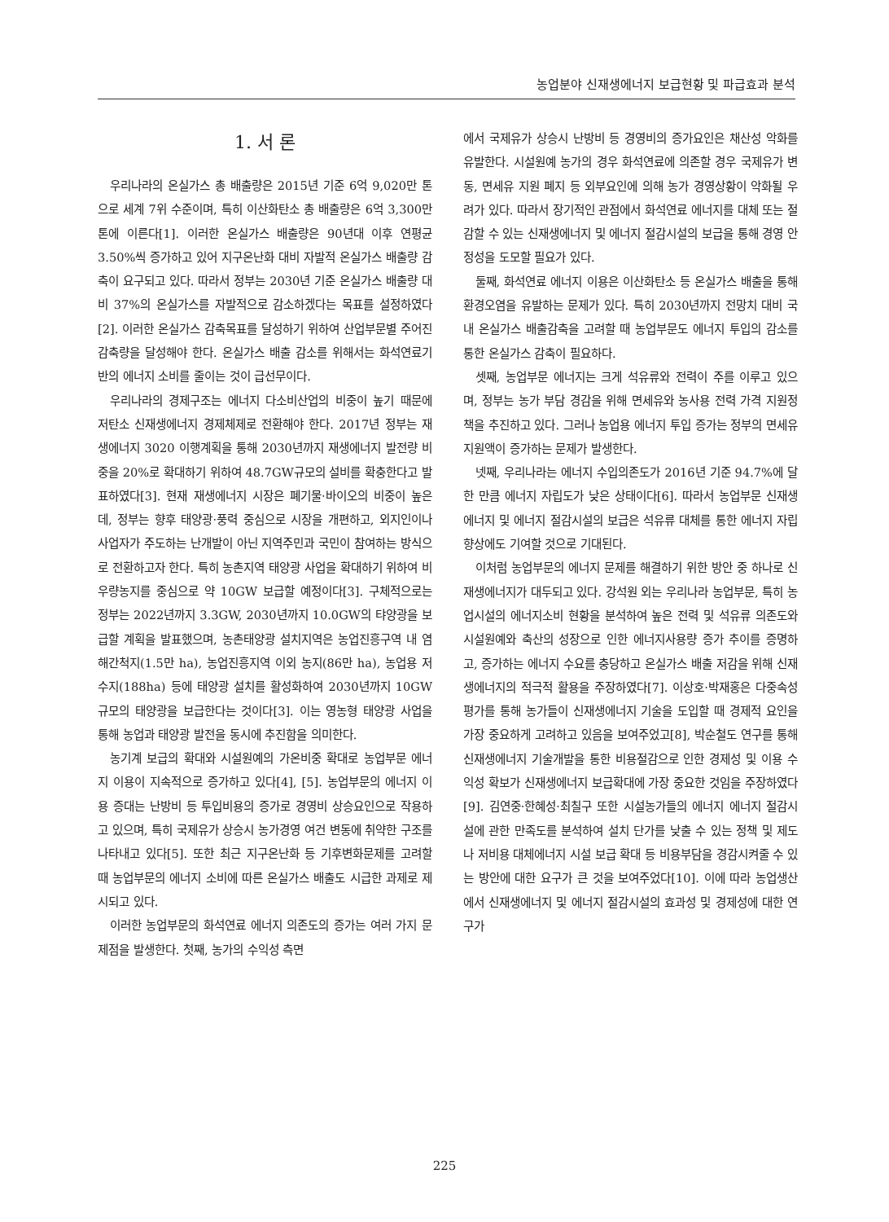농업분야 신재생에너지 보급현황 및 파급효과 분석
1. 서 론
우리나라의 온실가스 총 배출량은 2015년 기준 6억 9,020만 톤으로 세계 7위 수준이며, 특히 이산화탄소 총 배출량은 6억 3,300만 톤에 이른다[1]. 이러한 온실가스 배출량은 90년대 이후 연평균 3.50%씩 증가하고 있어 지구온난화 대비 자발적 온실가스 배출량 감축이 요구되고 있다. 따라서 정부는 2030년 기준 온실가스 배출량 대비 37%의 온실가스를 자발적으로 감소하겠다는 목표를 설정하였다[2]. 이러한 온실가스 감축목표를 달성하기 위하여 산업부문별 주어진 감축량을 달성해야 한다. 온실가스 배출 감소를 위해서는 화석연료기반의 에너지 소비를 줄이는 것이 급선무이다.
우리나라의 경제구조는 에너지 다소비산업의 비중이 높기 때문에 저탄소 신재생에너지 경제체제로 전환해야 한다. 2017년 정부는 재생에너지 3020 이행계획을 통해 2030년까지 재생에너지 발전량 비중을 20%로 확대하기 위하여 48.7GW규모의 설비를 확충한다고 발표하였다[3]. 현재 재생에너지 시장은 폐기물·바이오의 비중이 높은데, 정부는 향후 태양광·풍력 중심으로 시장을 개편하고, 외지인이나 사업자가 주도하는 난개발이 아닌 지역주민과 국민이 참여하는 방식으로 전환하고자 한다. 특히 농촌지역 태양광 사업을 확대하기 위하여 비우량농지를 중심으로 약 10GW 보급할 예정이다[3]. 구체적으로는 정부는 2022년까지 3.3GW, 2030년까지 10.0GW의 탸양광을 보급할 계획을 발표했으며, 농촌태양광 설치지역은 농업진흥구역 내 염해간척지(1.5만 ha), 농업진흥지역 이외 농지(86만 ha), 농업용 저수지(188ha) 등에 태양광 설치를 활성화하여 2030년까지 10GW 규모의 태양광을 보급한다는 것이다[3]. 이는 영농형 태양광 사업을 통해 농업과 태양광 발전을 동시에 추진함을 의미한다.
농기계 보급의 확대와 시설원예의 가온비중 확대로 농업부문 에너지 이용이 지속적으로 증가하고 있다[4], [5]. 농업부문의 에너지 이용 증대는 난방비 등 투입비용의 증가로 경영비 상승요인으로 작용하고 있으며, 특히 국제유가 상승시 농가경영 여건 변동에 취약한 구조를 나타내고 있다[5]. 또한 최근 지구온난화 등 기후변화문제를 고려할 때 농업부문의 에너지 소비에 따른 온실가스 배출도 시급한 과제로 제시되고 있다.
이러한 농업부문의 화석연료 에너지 의존도의 증가는 여러 가지 문제점을 발생한다. 첫째, 농가의 수익성 측면
에서 국제유가 상승시 난방비 등 경영비의 증가요인은 채산성 악화를 유발한다. 시설원예 농가의 경우 화석연료에 의존할 경우 국제유가 변동, 면세유 지원 폐지 등 외부요인에 의해 농가 경영상황이 악화될 우려가 있다. 따라서 장기적인 관점에서 화석연료 에너지를 대체 또는 절감할 수 있는 신재생에너지 및 에너지 절감시설의 보급을 통해 경영 안정성을 도모할 필요가 있다.
둘째, 화석연료 에너지 이용은 이산화탄소 등 온실가스 배출을 통해 환경오염을 유발하는 문제가 있다. 특히 2030년까지 전망치 대비 국내 온실가스 배출감축을 고려할 때 농업부문도 에너지 투입의 감소를 통한 온실가스 감축이 필요하다.
셋째, 농업부문 에너지는 크게 석유류와 전력이 주를 이루고 있으며, 정부는 농가 부담 경감을 위해 면세유와 농사용 전력 가격 지원정책을 추진하고 있다. 그러나 농업용 에너지 투입 증가는 정부의 면세유 지원액이 증가하는 문제가 발생한다.
넷째, 우리나라는 에너지 수입의존도가 2016년 기준 94.7%에 달한 만큼 에너지 자립도가 낮은 상태이다[6]. 따라서 농업부문 신재생에너지 및 에너지 절감시설의 보급은 석유류 대체를 통한 에너지 자립 향상에도 기여할 것으로 기대된다.
이처럼 농업부문의 에너지 문제를 해결하기 위한 방안 중 하나로 신재생에너지가 대두되고 있다. 강석원 외는 우리나라 농업부문, 특히 농업시설의 에너지소비 현황을 분석하여 높은 전력 및 석유류 의존도와 시설원예와 축산의 성장으로 인한 에너지사용량 증가 추이를 증명하고, 증가하는 에너지 수요를 충당하고 온실가스 배출 저감을 위해 신재생에너지의 적극적 활용을 주장하였다[7]. 이상호·박재홍은 다중속성 평가를 통해 농가들이 신재생에너지 기술을 도입할 때 경제적 요인을 가장 중요하게 고려하고 있음을 보여주었고[8], 박순철도 연구를 통해 신재생에너지 기술개발을 통한 비용절감으로 인한 경제성 및 이용 수익성 확보가 신재생에너지 보급확대에 가장 중요한 것임을 주장하였다[9]. 김연중·한혜성·최칠구 또한 시설농가들의 에너지 에너지 절감시설에 관한 만족도를 분석하여 설치 단가를 낮출 수 있는 정책 및 제도나 저비용 대체에너지 시설 보급 확대 등 비용부담을 경감시켜줄 수 있는 방안에 대한 요구가 큰 것을 보여주었다[10]. 이에 따라 농업생산에서 신재생에너지 및 에너지 절감시설의 효과성 및 경제성에 대한 연구가
225